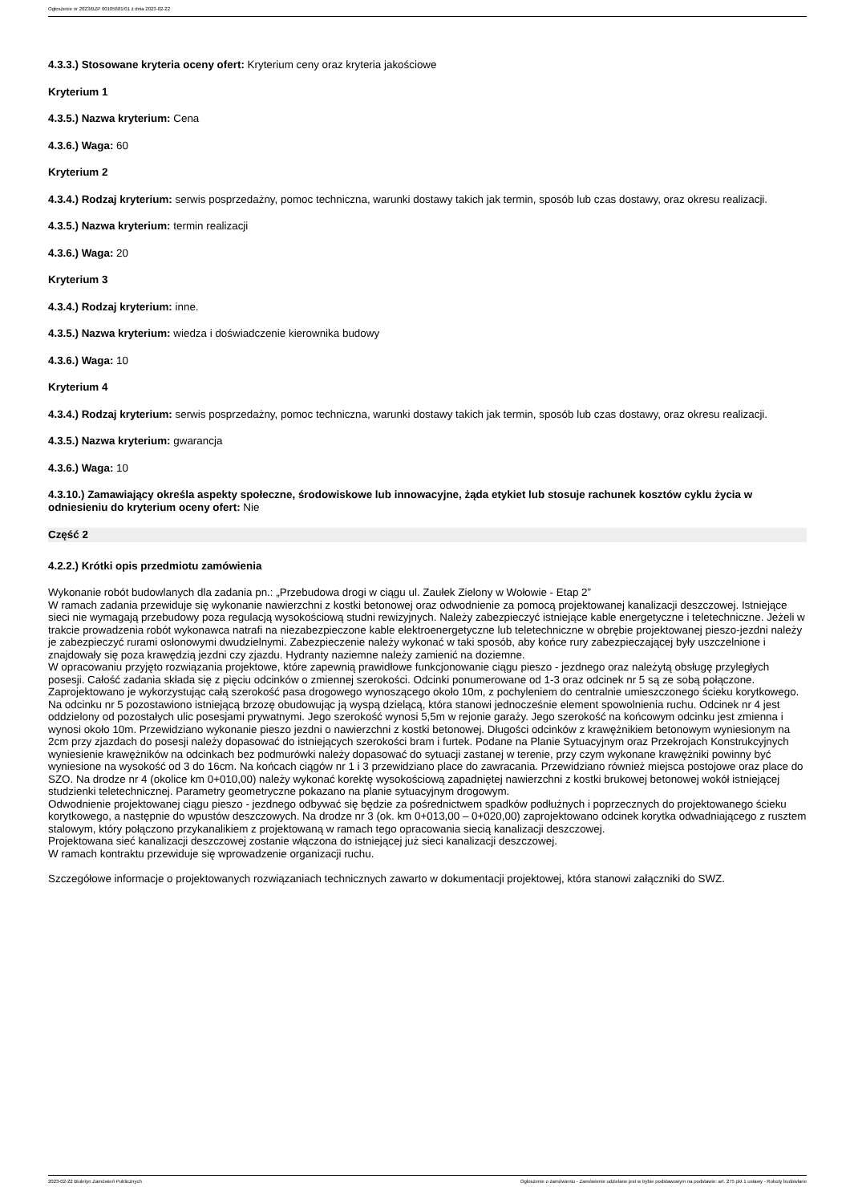Ogłoszenie nr 2023/BZP 00105681/01 z dnia 2023-02-22
4.3.3.) Stosowane kryteria oceny ofert: Kryterium ceny oraz kryteria jakościowe
Kryterium 1
4.3.5.) Nazwa kryterium: Cena
4.3.6.) Waga: 60
Kryterium 2
4.3.4.) Rodzaj kryterium: serwis posprzedażny, pomoc techniczna, warunki dostawy takich jak termin, sposób lub czas dostawy, oraz okresu realizacji.
4.3.5.) Nazwa kryterium: termin realizacji
4.3.6.) Waga: 20
Kryterium 3
4.3.4.) Rodzaj kryterium: inne.
4.3.5.) Nazwa kryterium: wiedza i doświadczenie kierownika budowy
4.3.6.) Waga: 10
Kryterium 4
4.3.4.) Rodzaj kryterium: serwis posprzedażny, pomoc techniczna, warunki dostawy takich jak termin, sposób lub czas dostawy, oraz okresu realizacji.
4.3.5.) Nazwa kryterium: gwarancja
4.3.6.) Waga: 10
4.3.10.) Zamawiający określa aspekty społeczne, środowiskowe lub innowacyjne, żąda etykiet lub stosuje rachunek kosztów cyklu życia w odniesieniu do kryterium oceny ofert: Nie
Część 2
4.2.2.) Krótki opis przedmiotu zamówienia
Wykonanie robót budowlanych dla zadania pn.: „Przebudowa drogi w ciągu ul. Zaułek Zielony w Wołowie - Etap 2”
W ramach zadania przewiduje się wykonanie nawierzchni z kostki betonowej oraz odwodnienie za pomocą projektowanej kanalizacji deszczowej. Istniejące sieci nie wymagają przebudowy poza regulacją wysokościową studni rewizyjnych. Należy zabezpieczyć istniejące kable energetyczne i teletechniczne. Jeżeli w trakcie prowadzenia robót wykonawca natrafi na niezabezpieczone kable elektroenergetyczne lub teletechniczne w obrębie projektowanej pieszo-jezdni należy je zabezpieczyć rurami osłonowymi dwudzielnymi. Zabezpieczenie należy wykonać w taki sposób, aby końce rury zabezpieczającej były uszczelnione i znajdowały się poza krawędzią jezdni czy zjazdu. Hydranty naziemne należy zamienić na doziemne.
W opracowaniu przyjęto rozwiązania projektowe, które zapewnią prawidłowe funkcjonowanie ciągu pieszo - jezdnego oraz należytą obsługę przyległych posesji. Całość zadania składa się z pięciu odcinków o zmiennej szerokości. Odcinki ponumerowane od 1-3 oraz odcinek nr 5 są ze sobą połączone. Zaprojektowano je wykorzystując całą szerokość pasa drogowego wynoszącego około 10m, z pochyleniem do centralnie umieszczonego ścieku korytkowego. Na odcinku nr 5 pozostawiono istniejącą brzozę obudowując ją wyspą dzielącą, która stanowi jednocześnie element spowolnienia ruchu. Odcinek nr 4 jest oddzielony od pozostałych ulic posesjami prywatnymi. Jego szerokość wynosi 5,5m w rejonie garaży. Jego szerokość na końcowym odcinku jest zmienna i wynosi około 10m. Przewidziano wykonanie pieszo jezdni o nawierzchni z kostki betonowej. Długości odcinków z krawężnikiem betonowym wyniesionym na 2cm przy zjazdach do posesji należy dopasować do istniejących szerokości bram i furtek. Podane na Planie Sytuacyjnym oraz Przekrojach Konstrukcyjnych wyniesienie krawężników na odcinkach bez podmurówki należy dopasować do sytuacji zastanej w terenie, przy czym wykonane krawężniki powinny być wyniesione na wysokość od 3 do 16cm. Na końcach ciągów nr 1 i 3 przewidziano place do zawracania. Przewidziano również miejsca postojowe oraz place do SZO. Na drodze nr 4 (okolice km 0+010,00) należy wykonać korektę wysokościową zapadniętej nawierzchni z kostki brukowej betonowej wokół istniejącej studzienki teletechnicznej. Parametry geometryczne pokazano na planie sytuacyjnym drogowym.
Odwodnienie projektowanej ciągu pieszo - jezdnego odbywać się będzie za pośrednictwem spadków podłużnych i poprzecznych do projektowanego ścieku korytkowego, a następnie do wpustów deszczowych. Na drodze nr 3 (ok. km 0+013,00 – 0+020,00) zaprojektowano odcinek korytka odwadniającego z rusztem stalowym, który połączono przykanalikiem z projektowaną w ramach tego opracowania siecią kanalizacji deszczowej.
Projektowana sieć kanalizacji deszczowej zostanie włączona do istniejącej już sieci kanalizacji deszczowej.
W ramach kontraktu przewiduje się wprowadzenie organizacji ruchu.
Szczegółowe informacje o projektowanych rozwiązaniach technicznych zawarto w dokumentacji projektowej, która stanowi załączniki do SWZ.
2023-02-22 Biuletyn Zamówień Publicznych Ogłoszenie o zamówieniu - Zamówienie udzielane jest w trybie podstawowym na podstawie: art. 275 pkt 1 ustawy - Roboty budowlane